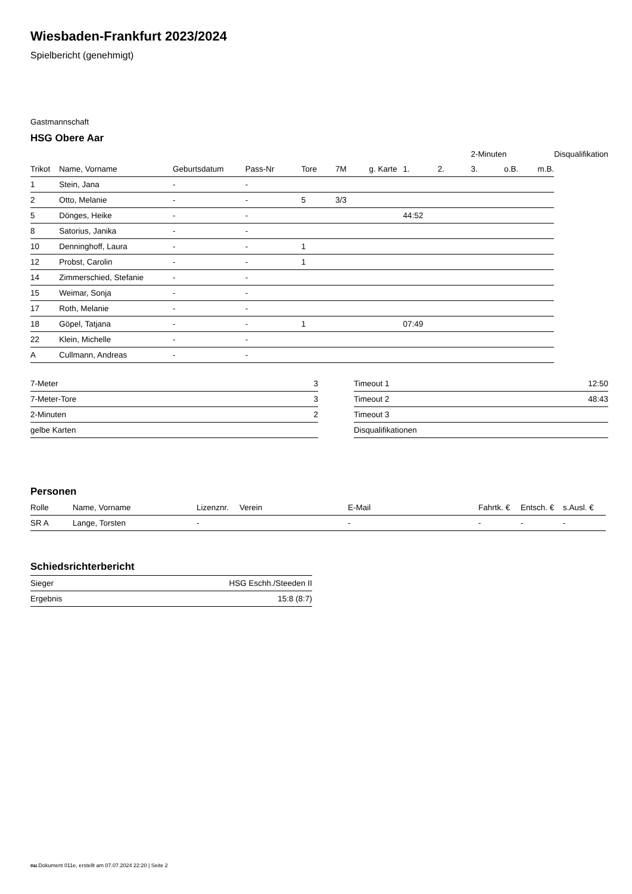Wiesbaden-Frankfurt 2023/2024
Spielbericht (genehmigt)
Gastmannschaft
HSG Obere Aar
| | | | | | | | | | 2-Minuten | | | Disqualifikation |
| --- | --- | --- | --- | --- | --- | --- | --- | --- | --- | --- | --- | --- |
| Trikot | Name, Vorname | Geburtsdatum | Pass-Nr | Tore | 7M | g. Karte | 1. | 2. | 3. | o.B. | m.B. | |
| 1 | Stein, Jana | - | - | | | | | | | | | |
| 2 | Otto, Melanie | - | - | 5 | 3/3 | | | | | | | |
| 5 | Dönges, Heike | - | - | | | | 44:52 | | | | | |
| 8 | Satorius, Janika | - | - | | | | | | | | | |
| 10 | Denninghoff, Laura | - | - | 1 | | | | | | | | |
| 12 | Probst, Carolin | - | - | 1 | | | | | | | | |
| 14 | Zimmerschied, Stefanie | - | - | | | | | | | | | |
| 15 | Weimar, Sonja | - | - | | | | | | | | | |
| 17 | Roth, Melanie | - | - | | | | | | | | | |
| 18 | Göpel, Tatjana | - | - | 1 | | | 07:49 | | | | | |
| 22 | Klein, Michelle | - | - | | | | | | | | | |
| A | Cullmann, Andreas | - | - | | | | | | | | | |
| 7-Meter | 3 |
| 7-Meter-Tore | 3 |
| 2-Minuten | 2 |
| gelbe Karten | |
| Timeout 1 | 12:50 |
| Timeout 2 | 48:43 |
| Timeout 3 | |
| Disqualifikationen | |
Personen
| Rolle | Name, Vorname | Lizenznr. | Verein | E-Mail | Fahrtk. € | Entsch. € | s.Ausl. € |
| --- | --- | --- | --- | --- | --- | --- | --- |
| SR A | Lange, Torsten | - | | - | - | - | - |
Schiedsrichterbericht
| Sieger | HSG Eschh./Steeden II |
| Ergebnis | 15:8 (8:7) |
nu.Dokument 011e, erstellt am 07.07.2024 22:20 | Seite 2